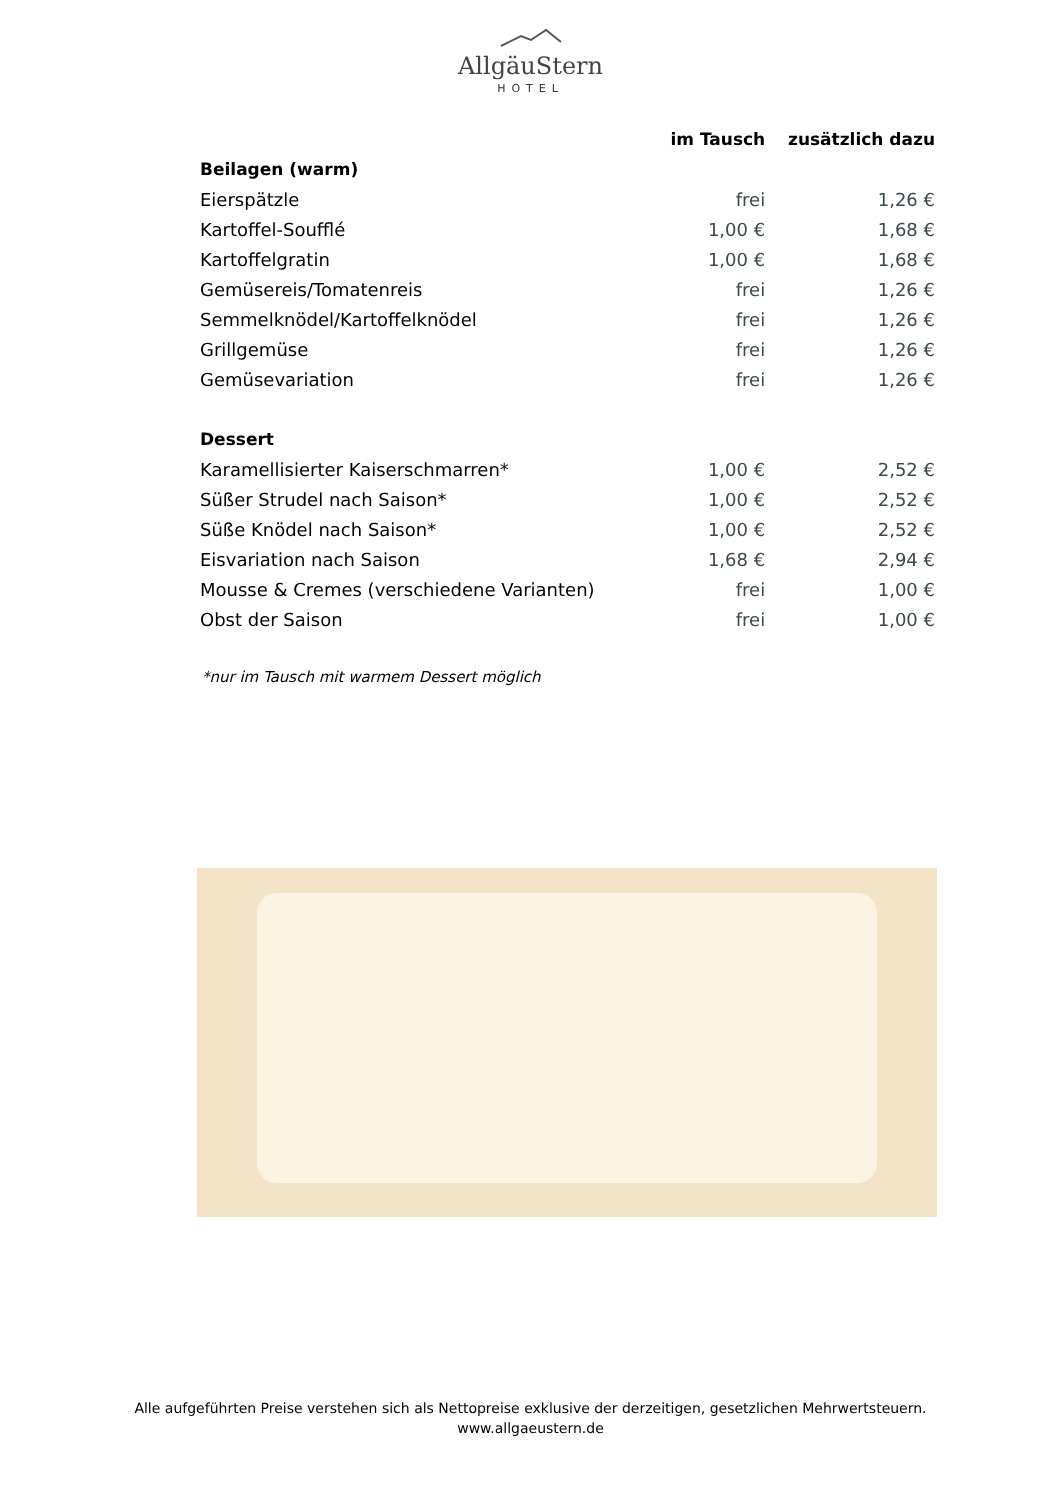AllgäuStern
HOTEL
| | im Tausch | zusätzlich dazu |
| --- | --- | --- |
| Beilagen (warm) | | |
| Eierspätzle | frei | 1,26 € |
| Kartoffel-Soufflé | 1,00 € | 1,68 € |
| Kartoffelgratin | 1,00 € | 1,68 € |
| Gemüsereis/Tomatenreis | frei | 1,26 € |
| Semmelknödel/Kartoffelknödel | frei | 1,26 € |
| Grillgemüse | frei | 1,26 € |
| Gemüsevariation | frei | 1,26 € |
| Dessert | | |
| Karamellisierter Kaiserschmarren* | 1,00 € | 2,52 € |
| Süßer Strudel nach Saison* | 1,00 € | 2,52 € |
| Süße Knödel nach Saison* | 1,00 € | 2,52 € |
| Eisvariation nach Saison | 1,68 € | 2,94 € |
| Mousse & Cremes (verschiedene Varianten) | frei | 1,00 € |
| Obst der Saison | frei | 1,00 € |
*nur im Tausch mit warmem Dessert möglich
Alle aufgeführten Preise verstehen sich als Nettopreise exklusive der derzeitigen, gesetzlichen Mehrwertsteuern.
www.allgaeustern.de